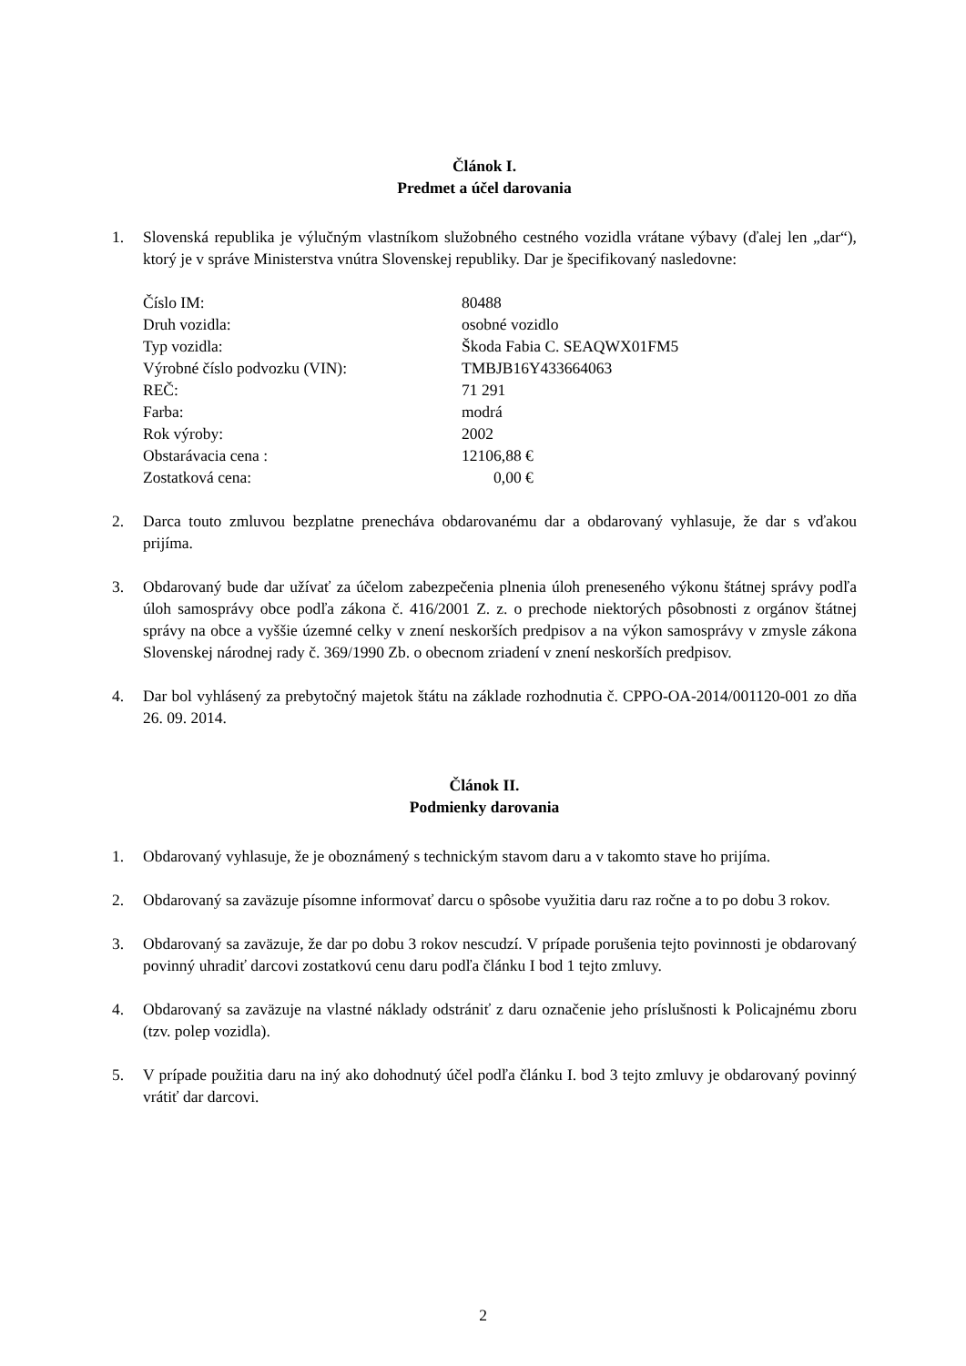Článok I.
Predmet a účel darovania
1. Slovenská republika je výlučným vlastníkom služobného cestného vozidla vrátane výbavy (ďalej len „dar“), ktorý je v správe Ministerstva vnútra Slovenskej republiky. Dar je špecifikovaný nasledovne:
| Číslo IM: | 80488 |
| Druh vozidla: | osobné vozidlo |
| Typ vozidla: | Škoda Fabia C. SEAQWX01FM5 |
| Výrobné číslo podvozku (VIN): | TMBJB16Y433664063 |
| REČ: | 71 291 |
| Farba: | modrá |
| Rok výroby: | 2002 |
| Obstarávacia cena : | 12106,88 € |
| Zostatková cena: | 0,00 € |
2. Darca touto zmluvou bezplatne prenecháva obdarovanému dar a obdarovaný vyhlasuje, že dar s vďakou prijíma.
3. Obdarovaný bude dar užívať za účelom zabezpečenia plnenia úloh preneseného výkonu štátnej správy podľa úloh samosprávy obce podľa zákona č. 416/2001 Z. z. o prechode niektorých pôsobnosti z orgánov štátnej správy na obce a vyššie územné celky v znení neskorších predpisov a na výkon samosprávy v zmysle zákona Slovenskej národnej rady č. 369/1990 Zb. o obecnom zriadení v znení neskorších predpisov.
4. Dar bol vyhlásený za prebytočný majetok štátu na základe rozhodnutia č. CPPO-OA-2014/001120-001 zo dňa 26. 09. 2014.
Článok II.
Podmienky darovania
1. Obdarovaný vyhlasuje, že je oboznámený s technickým stavom daru a v takomto stave ho prijíma.
2. Obdarovaný sa zaväzuje písomne informovať darcu o spôsobe využitia daru raz ročne a to po dobu 3 rokov.
3. Obdarovaný sa zaväzuje, že dar po dobu 3 rokov nescudzí. V prípade porušenia tejto povinnosti je obdarovaný povinný uhradiť darcovi zostatkovú cenu daru podľa článku I bod 1 tejto zmluvy.
4. Obdarovaný sa zaväzuje na vlastné náklady odstrániť z daru označenie jeho príslušnosti k Policajnému zboru (tzv. polep vozidla).
5. V prípade použitia daru na iný ako dohodnutý účel podľa článku I. bod 3 tejto zmluvy je obdarovaný povinný vrátiť dar darcovi.
2